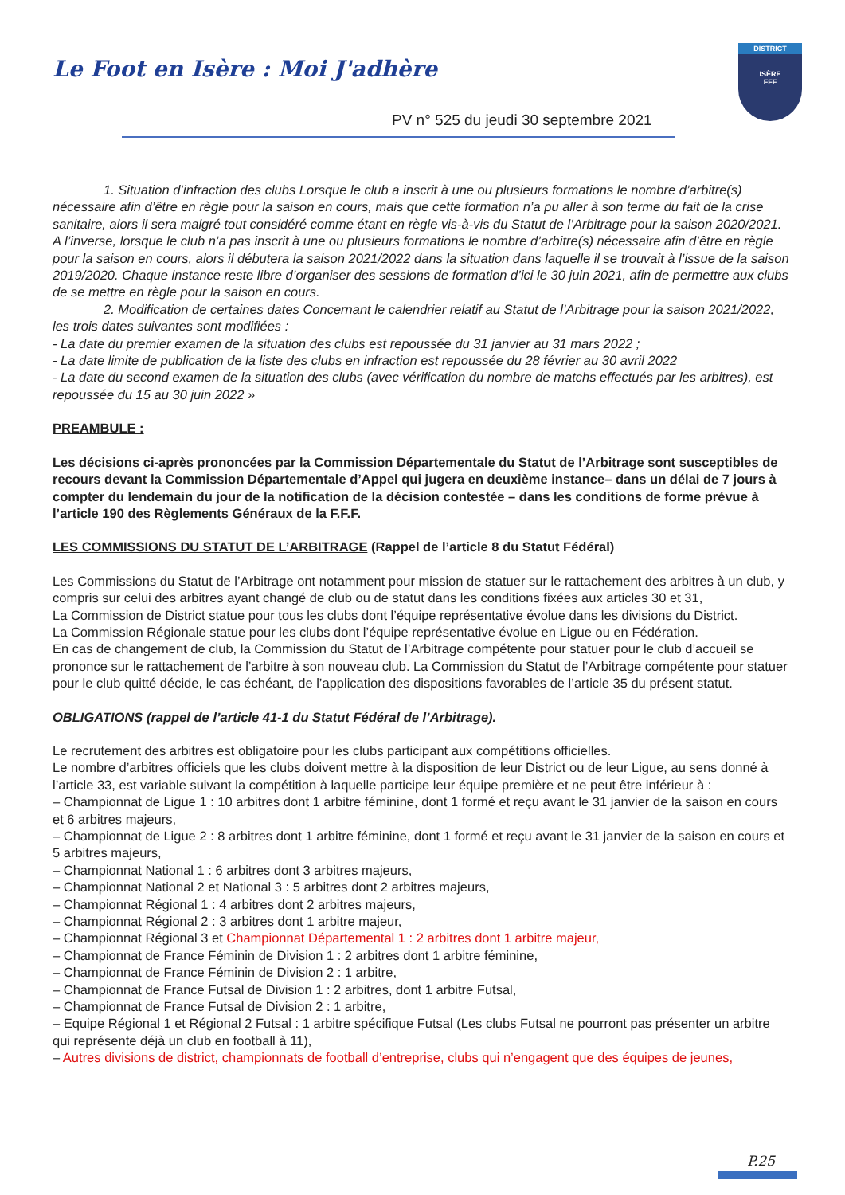Le Foot en Isère : Moi J'adhère
PV n° 525 du jeudi 30 septembre 2021
DISTRICT
ISÈRE
FFF
1. Situation d’infraction des clubs Lorsque le club a inscrit à une ou plusieurs formations le nombre d’arbitre(s) nécessaire afin d’être en règle pour la saison en cours, mais que cette formation n’a pu aller à son terme du fait de la crise sanitaire, alors il sera malgré tout considéré comme étant en règle vis-à-vis du Statut de l’Arbitrage pour la saison 2020/2021. A l’inverse, lorsque le club n’a pas inscrit à une ou plusieurs formations le nombre d’arbitre(s) nécessaire afin d’être en règle pour la saison en cours, alors il débutera la saison 2021/2022 dans la situation dans laquelle il se trouvait à l’issue de la saison 2019/2020. Chaque instance reste libre d’organiser des sessions de formation d’ici le 30 juin 2021, afin de permettre aux clubs de se mettre en règle pour la saison en cours.
2. Modification de certaines dates Concernant le calendrier relatif au Statut de l’Arbitrage pour la saison 2021/2022, les trois dates suivantes sont modifiées :
- La date du premier examen de la situation des clubs est repoussée du 31 janvier au 31 mars 2022 ;
- La date limite de publication de la liste des clubs en infraction est repoussée du 28 février au 30 avril 2022
- La date du second examen de la situation des clubs (avec vérification du nombre de matchs effectués par les arbitres), est repoussée du 15 au 30 juin 2022 »
PREAMBULE :
Les décisions ci-après prononcées par la Commission Départementale du Statut de l’Arbitrage sont susceptibles de recours devant la Commission Départementale d’Appel qui jugera en deuxième instance– dans un délai de 7 jours à compter du lendemain du jour de la notification de la décision contestée – dans les conditions de forme prévue à l’article 190 des Règlements Généraux de la F.F.F.
LES COMMISSIONS DU STATUT DE L’ARBITRAGE (Rappel de l’article 8 du Statut Fédéral)
Les Commissions du Statut de l’Arbitrage ont notamment pour mission de statuer sur le rattachement des arbitres à un club, y compris sur celui des arbitres ayant changé de club ou de statut dans les conditions fixées aux articles 30 et 31,
La Commission de District statue pour tous les clubs dont l’équipe représentative évolue dans les divisions du District.
La Commission Régionale statue pour les clubs dont l’équipe représentative évolue en Ligue ou en Fédération.
En cas de changement de club, la Commission du Statut de l’Arbitrage compétente pour statuer pour le club d’accueil se prononce sur le rattachement de l’arbitre à son nouveau club. La Commission du Statut de l’Arbitrage compétente pour statuer pour le club quitté décide, le cas échéant, de l’application des dispositions favorables de l’article 35 du présent statut.
OBLIGATIONS (rappel de l’article 41-1 du Statut Fédéral de l’Arbitrage).
Le recrutement des arbitres est obligatoire pour les clubs participant aux compétitions officielles.
Le nombre d’arbitres officiels que les clubs doivent mettre à la disposition de leur District ou de leur Ligue, au sens donné à l’article 33, est variable suivant la compétition à laquelle participe leur équipe première et ne peut être inférieur à :
– Championnat de Ligue 1 : 10 arbitres dont 1 arbitre féminine, dont 1 formé et reçu avant le 31 janvier de la saison en cours et 6 arbitres majeurs,
– Championnat de Ligue 2 : 8 arbitres dont 1 arbitre féminine, dont 1 formé et reçu avant le 31 janvier de la saison en cours et 5 arbitres majeurs,
– Championnat National 1 : 6 arbitres dont 3 arbitres majeurs,
– Championnat National 2 et National 3 : 5 arbitres dont 2 arbitres majeurs,
– Championnat Régional 1 : 4 arbitres dont 2 arbitres majeurs,
– Championnat Régional 2 : 3 arbitres dont 1 arbitre majeur,
– Championnat Régional 3 et Championnat Départemental 1 : 2 arbitres dont 1 arbitre majeur,
– Championnat de France Féminin de Division 1 : 2 arbitres dont 1 arbitre féminine,
– Championnat de France Féminin de Division 2 : 1 arbitre,
– Championnat de France Futsal de Division 1 : 2 arbitres, dont 1 arbitre Futsal,
– Championnat de France Futsal de Division 2 : 1 arbitre,
– Equipe Régional 1 et Régional 2 Futsal : 1 arbitre spécifique Futsal (Les clubs Futsal ne pourront pas présenter un arbitre qui représente déjà un club en football à 11),
– Autres divisions de district, championnats de football d’entreprise, clubs qui n’engagent que des équipes de jeunes,
P.25